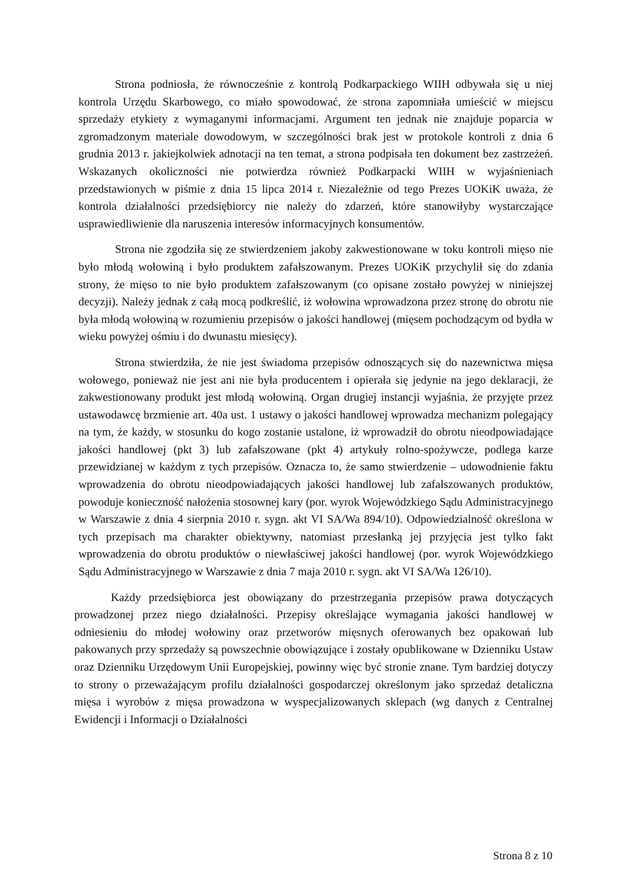Strona podniosła, że równocześnie z kontrolą Podkarpackiego WIIH odbywała się u niej kontrola Urzędu Skarbowego, co miało spowodować, że strona zapomniała umieścić w miejscu sprzedaży etykiety z wymaganymi informacjami. Argument ten jednak nie znajduje poparcia w zgromadzonym materiale dowodowym, w szczególności brak jest w protokole kontroli z dnia 6 grudnia 2013 r. jakiejkolwiek adnotacji na ten temat, a strona podpisała ten dokument bez zastrzeżeń. Wskazanych okoliczności nie potwierdza również Podkarpacki WIIH w wyjaśnieniach przedstawionych w piśmie z dnia 15 lipca 2014 r. Niezależnie od tego Prezes UOKiK uważa, że kontrola działalności przedsiębiorcy nie należy do zdarzeń, które stanowiłyby wystarczające usprawiedliwienie dla naruszenia interesów informacyjnych konsumentów.
Strona nie zgodziła się ze stwierdzeniem jakoby zakwestionowane w toku kontroli mięso nie było młodą wołowiną i było produktem zafałszowanym. Prezes UOKiK przychylił się do zdania strony, że mięso to nie było produktem zafałszowanym (co opisane zostało powyżej w niniejszej decyzji). Należy jednak z całą mocą podkreślić, iż wołowina wprowadzona przez stronę do obrotu nie była młodą wołowiną w rozumieniu przepisów o jakości handlowej (mięsem pochodzącym od bydła w wieku powyżej ośmiu i do dwunastu miesięcy).
Strona stwierdziła, że nie jest świadoma przepisów odnoszących się do nazewnictwa mięsa wołowego, ponieważ nie jest ani nie była producentem i opierała się jedynie na jego deklaracji, że zakwestionowany produkt jest młodą wołowiną. Organ drugiej instancji wyjaśnia, że przyjęte przez ustawodawcę brzmienie art. 40a ust. 1 ustawy o jakości handlowej wprowadza mechanizm polegający na tym, że każdy, w stosunku do kogo zostanie ustalone, iż wprowadził do obrotu nieodpowiadające jakości handlowej (pkt 3) lub zafałszowane (pkt 4) artykuły rolno-spożywcze, podlega karze przewidzianej w każdym z tych przepisów. Oznacza to, że samo stwierdzenie – udowodnienie faktu wprowadzenia do obrotu nieodpowiadających jakości handlowej lub zafałszowanych produktów, powoduje konieczność nałożenia stosownej kary (por. wyrok Wojewódzkiego Sądu Administracyjnego w Warszawie z dnia 4 sierpnia 2010 r. sygn. akt VI SA/Wa 894/10). Odpowiedzialność określona w tych przepisach ma charakter obiektywny, natomiast przesłanką jej przyjęcia jest tylko fakt wprowadzenia do obrotu produktów o niewłaściwej jakości handlowej (por. wyrok Wojewódzkiego Sądu Administracyjnego w Warszawie z dnia 7 maja 2010 r. sygn. akt VI SA/Wa 126/10).
Każdy przedsiębiorca jest obowiązany do przestrzegania przepisów prawa dotyczących prowadzonej przez niego działalności. Przepisy określające wymagania jakości handlowej w odniesieniu do młodej wołowiny oraz przetworów mięsnych oferowanych bez opakowań lub pakowanych przy sprzedaży są powszechnie obowiązujące i zostały opublikowane w Dzienniku Ustaw oraz Dzienniku Urzędowym Unii Europejskiej, powinny więc być stronie znane. Tym bardziej dotyczy to strony o przeważającym profilu działalności gospodarczej określonym jako sprzedaż detaliczna mięsa i wyrobów z mięsa prowadzona w wyspecjalizowanych sklepach (wg danych z Centralnej Ewidencji i Informacji o Działalności
Strona 8 z 10